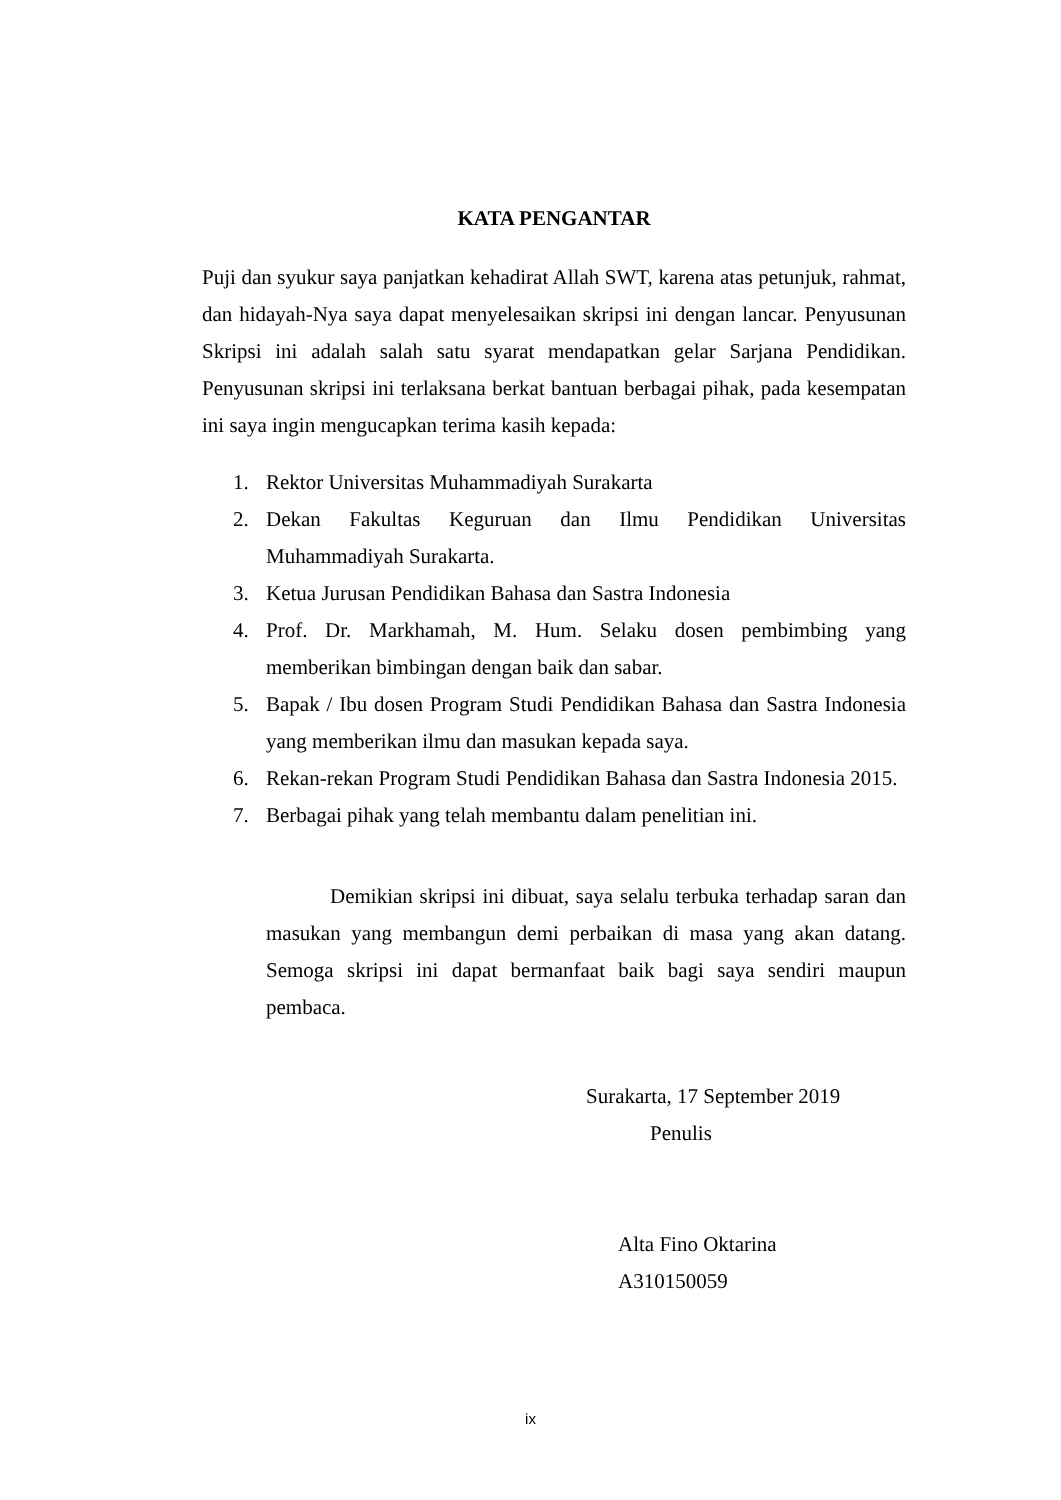KATA PENGANTAR
Puji dan syukur saya panjatkan kehadirat Allah SWT, karena atas petunjuk, rahmat, dan hidayah-Nya saya dapat menyelesaikan skripsi ini dengan lancar. Penyusunan Skripsi ini adalah salah satu syarat mendapatkan gelar Sarjana Pendidikan. Penyusunan skripsi ini terlaksana berkat bantuan berbagai pihak, pada kesempatan ini saya ingin mengucapkan terima kasih kepada:
1. Rektor Universitas Muhammadiyah Surakarta
2. Dekan Fakultas Keguruan dan Ilmu Pendidikan Universitas Muhammadiyah Surakarta.
3. Ketua Jurusan Pendidikan Bahasa dan Sastra Indonesia
4. Prof. Dr. Markhamah, M. Hum. Selaku dosen pembimbing yang memberikan bimbingan dengan baik dan sabar.
5. Bapak / Ibu dosen Program Studi Pendidikan Bahasa dan Sastra Indonesia yang memberikan ilmu dan masukan kepada saya.
6. Rekan-rekan Program Studi Pendidikan Bahasa dan Sastra Indonesia 2015.
7. Berbagai pihak yang telah membantu dalam penelitian ini.
Demikian skripsi ini dibuat, saya selalu terbuka terhadap saran dan masukan yang membangun demi perbaikan di masa yang akan datang. Semoga skripsi ini dapat bermanfaat baik bagi saya sendiri maupun pembaca.
Surakarta, 17 September 2019
Penulis
Alta Fino Oktarina
A310150059
ix